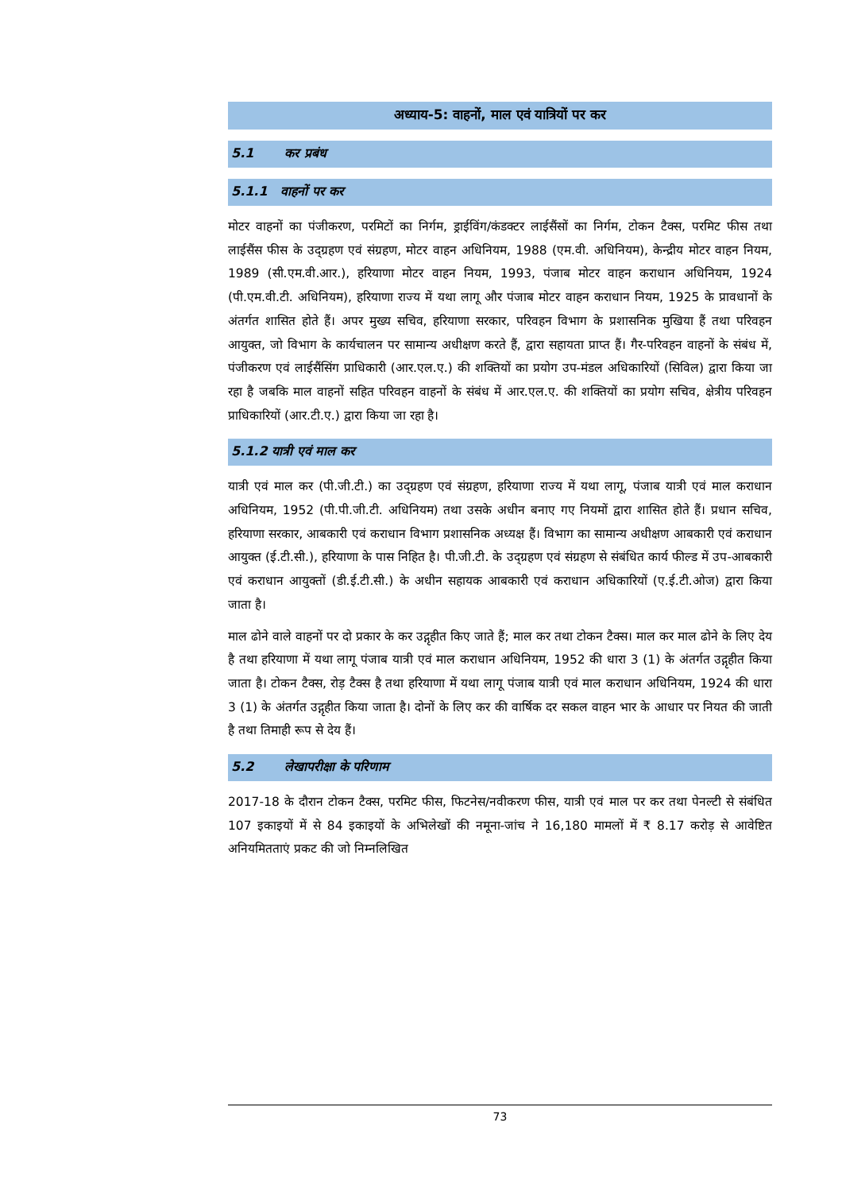अध्याय-5: वाहनों, माल एवं यात्रियों पर कर
5.1 कर प्रबंध
5.1.1 वाहनों पर कर
मोटर वाहनों का पंजीकरण, परमिटों का निर्गम, ड्राईविंग/कंडक्टर लाईसैंसों का निर्गम, टोकन टैक्स, परमिट फीस तथा लाईसैंस फीस के उद्ग्रहण एवं संग्रहण, मोटर वाहन अधिनियम, 1988 (एम.वी. अधिनियम), केन्द्रीय मोटर वाहन नियम, 1989 (सी.एम.वी.आर.), हरियाणा मोटर वाहन नियम, 1993, पंजाब मोटर वाहन कराधान अधिनियम, 1924 (पी.एम.वी.टी. अधिनियम), हरियाणा राज्य में यथा लागू और पंजाब मोटर वाहन कराधान नियम, 1925 के प्रावधानों के अंतर्गत शासित होते हैं। अपर मुख्य सचिव, हरियाणा सरकार, परिवहन विभाग के प्रशासनिक मुखिया हैं तथा परिवहन आयुक्त, जो विभाग के कार्यचालन पर सामान्य अधीक्षण करते हैं, द्वारा सहायता प्राप्त हैं। गैर-परिवहन वाहनों के संबंध में, पंजीकरण एवं लाईसैंसिंग प्राधिकारी (आर.एल.ए.) की शक्तियों का प्रयोग उप-मंडल अधिकारियों (सिविल) द्वारा किया जा रहा है जबकि माल वाहनों सहित परिवहन वाहनों के संबंध में आर.एल.ए. की शक्तियों का प्रयोग सचिव, क्षेत्रीय परिवहन प्राधिकारियों (आर.टी.ए.) द्वारा किया जा रहा है।
5.1.2 यात्री एवं माल कर
यात्री एवं माल कर (पी.जी.टी.) का उद्ग्रहण एवं संग्रहण, हरियाणा राज्य में यथा लागू, पंजाब यात्री एवं माल कराधान अधिनियम, 1952 (पी.पी.जी.टी. अधिनियम) तथा उसके अधीन बनाए गए नियमों द्वारा शासित होते हैं। प्रधान सचिव, हरियाणा सरकार, आबकारी एवं कराधान विभाग प्रशासनिक अध्यक्ष हैं। विभाग का सामान्य अधीक्षण आबकारी एवं कराधान आयुक्त (ई.टी.सी.), हरियाणा के पास निहित है। पी.जी.टी. के उद्ग्रहण एवं संग्रहण से संबंधित कार्य फील्ड में उप-आबकारी एवं कराधान आयुक्तों (डी.ई.टी.सी.) के अधीन सहायक आबकारी एवं कराधान अधिकारियों (ए.ई.टी.ओज) द्वारा किया जाता है।
माल ढोने वाले वाहनों पर दो प्रकार के कर उद्गृहीत किए जाते हैं; माल कर तथा टोकन टैक्स। माल कर माल ढोने के लिए देय है तथा हरियाणा में यथा लागू पंजाब यात्री एवं माल कराधान अधिनियम, 1952 की धारा 3 (1) के अंतर्गत उद्गृहीत किया जाता है। टोकन टैक्स, रोड़ टैक्स है तथा हरियाणा में यथा लागू पंजाब यात्री एवं माल कराधान अधिनियम, 1924 की धारा 3 (1) के अंतर्गत उद्गृहीत किया जाता है। दोनों के लिए कर की वार्षिक दर सकल वाहन भार के आधार पर नियत की जाती है तथा तिमाही रूप से देय हैं।
5.2 लेखापरीक्षा के परिणाम
2017-18 के दौरान टोकन टैक्स, परमिट फीस, फिटनेस/नवीकरण फीस, यात्री एवं माल पर कर तथा पेनल्टी से संबंधित 107 इकाइयों में से 84 इकाइयों के अभिलेखों की नमूना-जांच ने 16,180 मामलों में ₹ 8.17 करोड़ से आवेष्टित अनियमितताएं प्रकट की जो निम्नलिखित
73